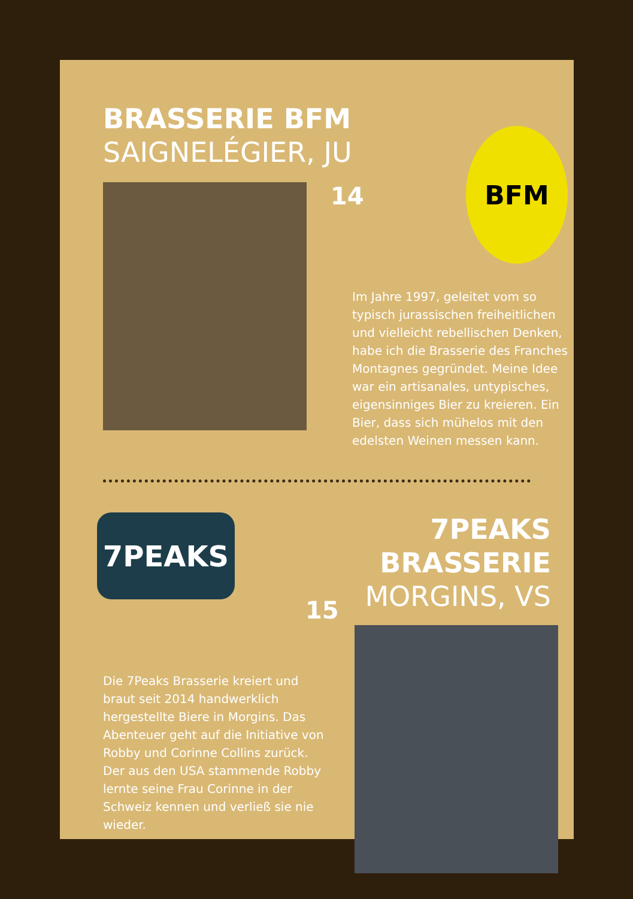BRASSERIE BFM
SAIGNELÉGIER, JU
14
BFM
Im Jahre 1997, geleitet vom so typisch jurassischen freiheitlichen und vielleicht rebellischen Denken, habe ich die Brasserie des Franches Montagnes ge­gründet. Meine Idee war ein artisanales, untypisches, eigen­sinniges Bier zu kreieren. Ein Bier, dass sich mühelos mit den edelsten Weinen messen kann.
7PEAKS
15
Die 7Peaks Brasserie kreiert und braut seit 2014 handwerklich hergestellte Biere in Morgins. Das Abenteuer geht auf die Initiative von Robby und Corinne Collins zurück. Der aus den USA stammende Robby lernte seine Frau Corinne in der Schweiz ken­nen und verließ sie nie wieder.
7PEAKS BRASSERIE
MORGINS, VS